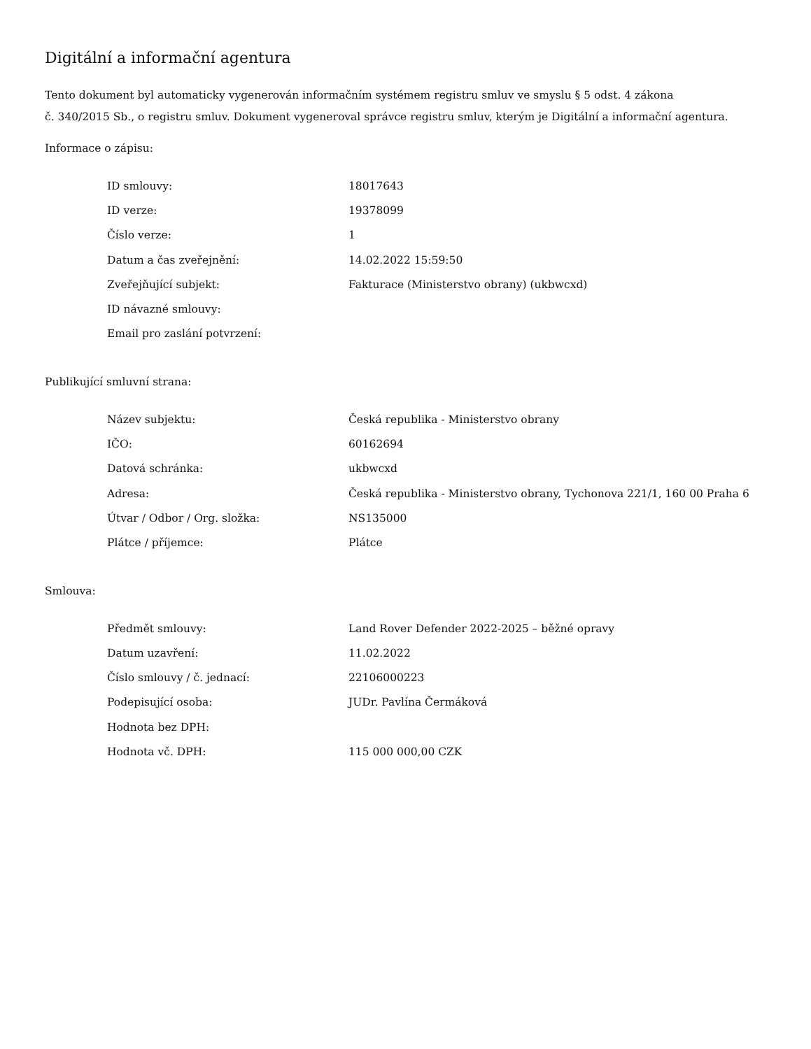Digitální a informační agentura
Tento dokument byl automaticky vygenerován informačním systémem registru smluv ve smyslu § 5 odst. 4 zákona
č. 340/2015 Sb., o registru smluv. Dokument vygeneroval správce registru smluv, kterým je Digitální a informační agentura.
Informace o zápisu:
| ID smlouvy: | 18017643 |
| ID verze: | 19378099 |
| Číslo verze: | 1 |
| Datum a čas zveřejnění: | 14.02.2022 15:59:50 |
| Zveřejňující subjekt: | Fakturace (Ministerstvo obrany) (ukbwcxd) |
| ID návazné smlouvy: | |
| Email pro zaslání potvrzení: | |
Publikující smluvní strana:
| Název subjektu: | Česká republika - Ministerstvo obrany |
| IČO: | 60162694 |
| Datová schránka: | ukbwcxd |
| Adresa: | Česká republika - Ministerstvo obrany, Tychonova 221/1, 160 00 Praha 6 |
| Útvar / Odbor / Org. složka: | NS135000 |
| Plátce / příjemce: | Plátce |
Smlouva:
| Předmět smlouvy: | Land Rover Defender 2022-2025 – běžné opravy |
| Datum uzavření: | 11.02.2022 |
| Číslo smlouvy / č. jednací: | 22106000223 |
| Podepisující osoba: | JUDr. Pavlína Čermáková |
| Hodnota bez DPH: | |
| Hodnota vč. DPH: | 115 000 000,00 CZK |